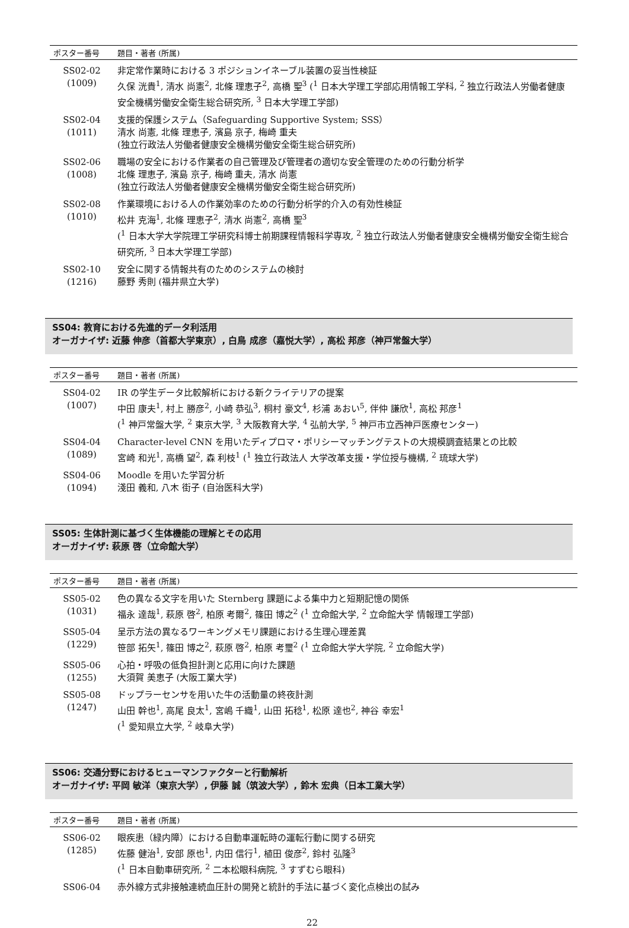| ポスター番号 | 題目・著者 (所属) |
| --- | --- |
| SS02-02 (1009) | 非定常作業時における 3 ポジションイネーブル装置の妥当性検証 久保 洸貴<sup>1</sup>, 清水 尚憲<sup>2</sup>, 北條 理恵子<sup>2</sup>, 高橋 聖<sup>3</sup> (<sup>1</sup> 日本大学理工学部応用情報工学科, <sup>2</sup> 独立行政法人労働者健康安全機構労働安全衛生総合研究所, <sup>3</sup> 日本大学理工学部) |
| SS02-04 (1011) | 支援的保護システム（Safeguarding Supportive System; SSS） 清水 尚憲, 北條 理恵子, 濱島 京子, 梅崎 重夫 (独立行政法人労働者健康安全機構労働安全衛生総合研究所) |
| SS02-06 (1008) | 職場の安全における作業者の自己管理及び管理者の適切な安全管理のための行動分析学 北條 理恵子, 濱島 京子, 梅崎 重夫, 清水 尚憲 (独立行政法人労働者健康安全機構労働安全衛生総合研究所) |
| SS02-08 (1010) | 作業環境における人の作業効率のための行動分析学的介入の有効性検証 松井 克海<sup>1</sup>, 北條 理恵子<sup>2</sup>, 清水 尚憲<sup>2</sup>, 高橋 聖<sup>3</sup> (<sup>1</sup> 日本大学大学院理工学研究科博士前期課程情報科学専攻, <sup>2</sup> 独立行政法人労働者健康安全機構労働安全衛生総合研究所, <sup>3</sup> 日本大学理工学部) |
| SS02-10 (1216) | 安全に関する情報共有のためのシステムの検討 藤野 秀則 (福井県立大学) |
SS04: 教育における先進的データ利活用
オーガナイザ: 近藤 伸彦（首都大学東京）, 白鳥 成彦（嘉悦大学）, 高松 邦彦（神戸常盤大学）
| ポスター番号 | 題目・著者 (所属) |
| --- | --- |
| SS04-02 (1007) | IR の学生データ比較解析における新クライテリアの提案 中田 康夫<sup>1</sup>, 村上 勝彦<sup>2</sup>, 小崎 恭弘<sup>3</sup>, 桐村 豪文<sup>4</sup>, 杉浦 あおい<sup>5</sup>, 伴仲 謙欣<sup>1</sup>, 高松 邦彦<sup>1</sup> (<sup>1</sup> 神戸常盤大学, <sup>2</sup> 東京大学, <sup>3</sup> 大阪教育大学, <sup>4</sup> 弘前大学, <sup>5</sup> 神戸市立西神戸医療センター) |
| SS04-04 (1089) | Character-level CNN を用いたディプロマ・ポリシーマッチングテストの大規模調査結果との比較 宮崎 和光<sup>1</sup>, 高橋 望<sup>2</sup>, 森 利枝<sup>1</sup> (<sup>1</sup> 独立行政法人 大学改革支援・学位授与機構, <sup>2</sup> 琉球大学) |
| SS04-06 (1094) | Moodle を用いた学習分析 淺田 義和, 八木 街子 (自治医科大学) |
SS05: 生体計測に基づく生体機能の理解とその応用
オーガナイザ: 萩原 啓（立命館大学）
| ポスター番号 | 題目・著者 (所属) |
| --- | --- |
| SS05-02 (1031) | 色の異なる文字を用いた Sternberg 課題による集中力と短期記憶の関係 福永 達哉<sup>1</sup>, 萩原 啓<sup>2</sup>, 柏原 考爾<sup>2</sup>, 篠田 博之<sup>2</sup> (<sup>1</sup> 立命館大学, <sup>2</sup> 立命館大学 情報理工学部) |
| SS05-04 (1229) | 呈示方法の異なるワーキングメモリ課題における生理心理差異 笹部 拓矢<sup>1</sup>, 篠田 博之<sup>2</sup>, 萩原 啓<sup>2</sup>, 柏原 考璽<sup>2</sup> (<sup>1</sup> 立命館大学大学院, <sup>2</sup> 立命館大学) |
| SS05-06 (1255) | 心拍・呼吸の低負担計測と応用に向けた課題 大須賀 美恵子 (大阪工業大学) |
| SS05-08 (1247) | ドップラーセンサを用いた牛の活動量の終夜計測 山田 幹也<sup>1</sup>, 高尾 良太<sup>1</sup>, 宮嶋 千織<sup>1</sup>, 山田 拓稔<sup>1</sup>, 松原 達也<sup>2</sup>, 神谷 幸宏<sup>1</sup> (<sup>1</sup> 愛知県立大学, <sup>2</sup> 岐阜大学) |
SS06: 交通分野におけるヒューマンファクターと行動解析
オーガナイザ: 平岡 敏洋（東京大学）, 伊藤 誠（筑波大学）, 鈴木 宏典（日本工業大学）
| ポスター番号 | 題目・著者 (所属) |
| --- | --- |
| SS06-02 (1285) | 眼疾患（緑内障）における自動車運転時の運転行動に関する研究 佐藤 健治<sup>1</sup>, 安部 原也<sup>1</sup>, 内田 信行<sup>1</sup>, 植田 俊彦<sup>2</sup>, 鈴村 弘隆<sup>3</sup> (<sup>1</sup> 日本自動車研究所, <sup>2</sup> 二本松眼科病院, <sup>3</sup> すずむら眼科) |
| SS06-04 | 赤外線方式非接触連続血圧計の開発と統計的手法に基づく変化点検出の試み |
22